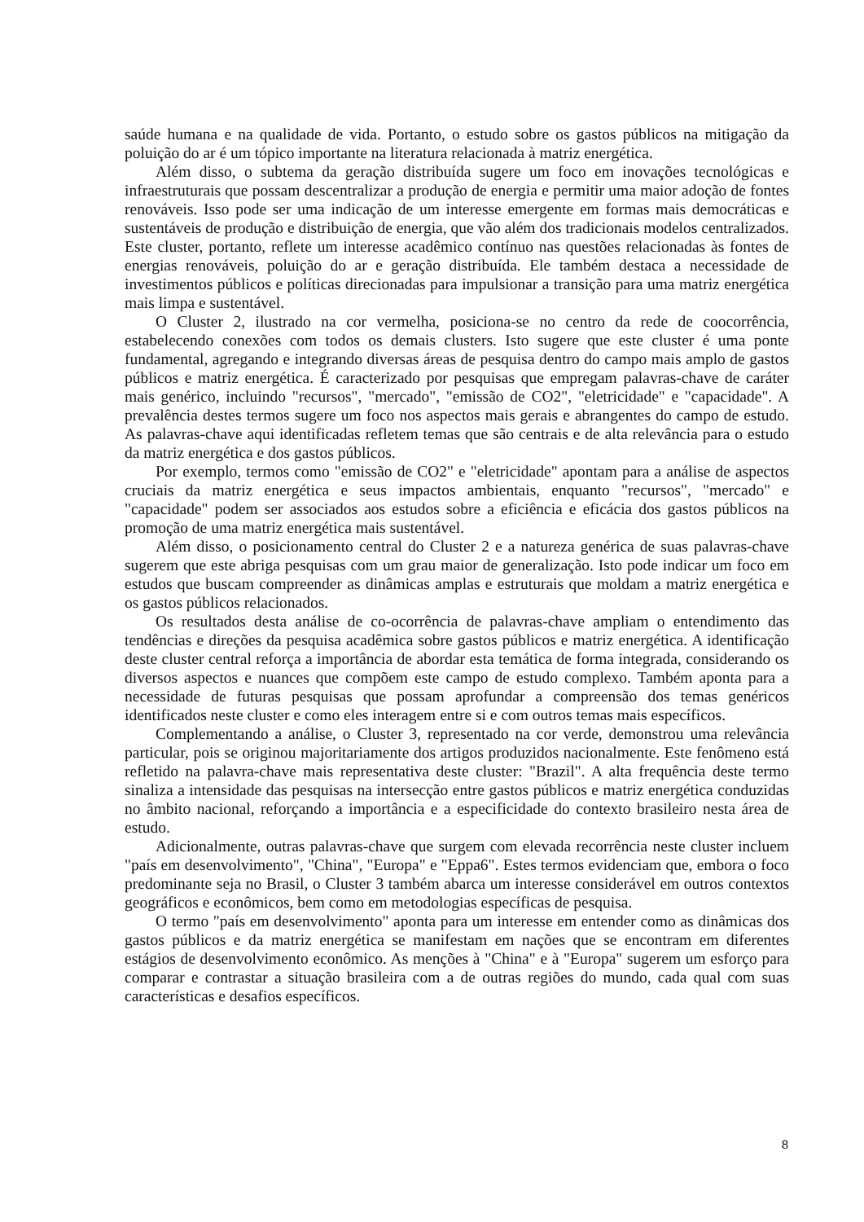saúde humana e na qualidade de vida. Portanto, o estudo sobre os gastos públicos na mitigação da poluição do ar é um tópico importante na literatura relacionada à matriz energética.
Além disso, o subtema da geração distribuída sugere um foco em inovações tecnológicas e infraestruturais que possam descentralizar a produção de energia e permitir uma maior adoção de fontes renováveis. Isso pode ser uma indicação de um interesse emergente em formas mais democráticas e sustentáveis de produção e distribuição de energia, que vão além dos tradicionais modelos centralizados. Este cluster, portanto, reflete um interesse acadêmico contínuo nas questões relacionadas às fontes de energias renováveis, poluição do ar e geração distribuída. Ele também destaca a necessidade de investimentos públicos e políticas direcionadas para impulsionar a transição para uma matriz energética mais limpa e sustentável.
O Cluster 2, ilustrado na cor vermelha, posiciona-se no centro da rede de coocorrência, estabelecendo conexões com todos os demais clusters. Isto sugere que este cluster é uma ponte fundamental, agregando e integrando diversas áreas de pesquisa dentro do campo mais amplo de gastos públicos e matriz energética. É caracterizado por pesquisas que empregam palavras-chave de caráter mais genérico, incluindo "recursos", "mercado", "emissão de CO2", "eletricidade" e "capacidade". A prevalência destes termos sugere um foco nos aspectos mais gerais e abrangentes do campo de estudo. As palavras-chave aqui identificadas refletem temas que são centrais e de alta relevância para o estudo da matriz energética e dos gastos públicos.
Por exemplo, termos como "emissão de CO2" e "eletricidade" apontam para a análise de aspectos cruciais da matriz energética e seus impactos ambientais, enquanto "recursos", "mercado" e "capacidade" podem ser associados aos estudos sobre a eficiência e eficácia dos gastos públicos na promoção de uma matriz energética mais sustentável.
Além disso, o posicionamento central do Cluster 2 e a natureza genérica de suas palavras-chave sugerem que este abriga pesquisas com um grau maior de generalização. Isto pode indicar um foco em estudos que buscam compreender as dinâmicas amplas e estruturais que moldam a matriz energética e os gastos públicos relacionados.
Os resultados desta análise de co-ocorrência de palavras-chave ampliam o entendimento das tendências e direções da pesquisa acadêmica sobre gastos públicos e matriz energética. A identificação deste cluster central reforça a importância de abordar esta temática de forma integrada, considerando os diversos aspectos e nuances que compõem este campo de estudo complexo. Também aponta para a necessidade de futuras pesquisas que possam aprofundar a compreensão dos temas genéricos identificados neste cluster e como eles interagem entre si e com outros temas mais específicos.
Complementando a análise, o Cluster 3, representado na cor verde, demonstrou uma relevância particular, pois se originou majoritariamente dos artigos produzidos nacionalmente. Este fenômeno está refletido na palavra-chave mais representativa deste cluster: "Brazil". A alta frequência deste termo sinaliza a intensidade das pesquisas na intersecção entre gastos públicos e matriz energética conduzidas no âmbito nacional, reforçando a importância e a especificidade do contexto brasileiro nesta área de estudo.
Adicionalmente, outras palavras-chave que surgem com elevada recorrência neste cluster incluem "país em desenvolvimento", "China", "Europa" e "Eppa6". Estes termos evidenciam que, embora o foco predominante seja no Brasil, o Cluster 3 também abarca um interesse considerável em outros contextos geográficos e econômicos, bem como em metodologias específicas de pesquisa.
O termo "país em desenvolvimento" aponta para um interesse em entender como as dinâmicas dos gastos públicos e da matriz energética se manifestam em nações que se encontram em diferentes estágios de desenvolvimento econômico. As menções à "China" e à "Europa" sugerem um esforço para comparar e contrastar a situação brasileira com a de outras regiões do mundo, cada qual com suas características e desafios específicos.
8